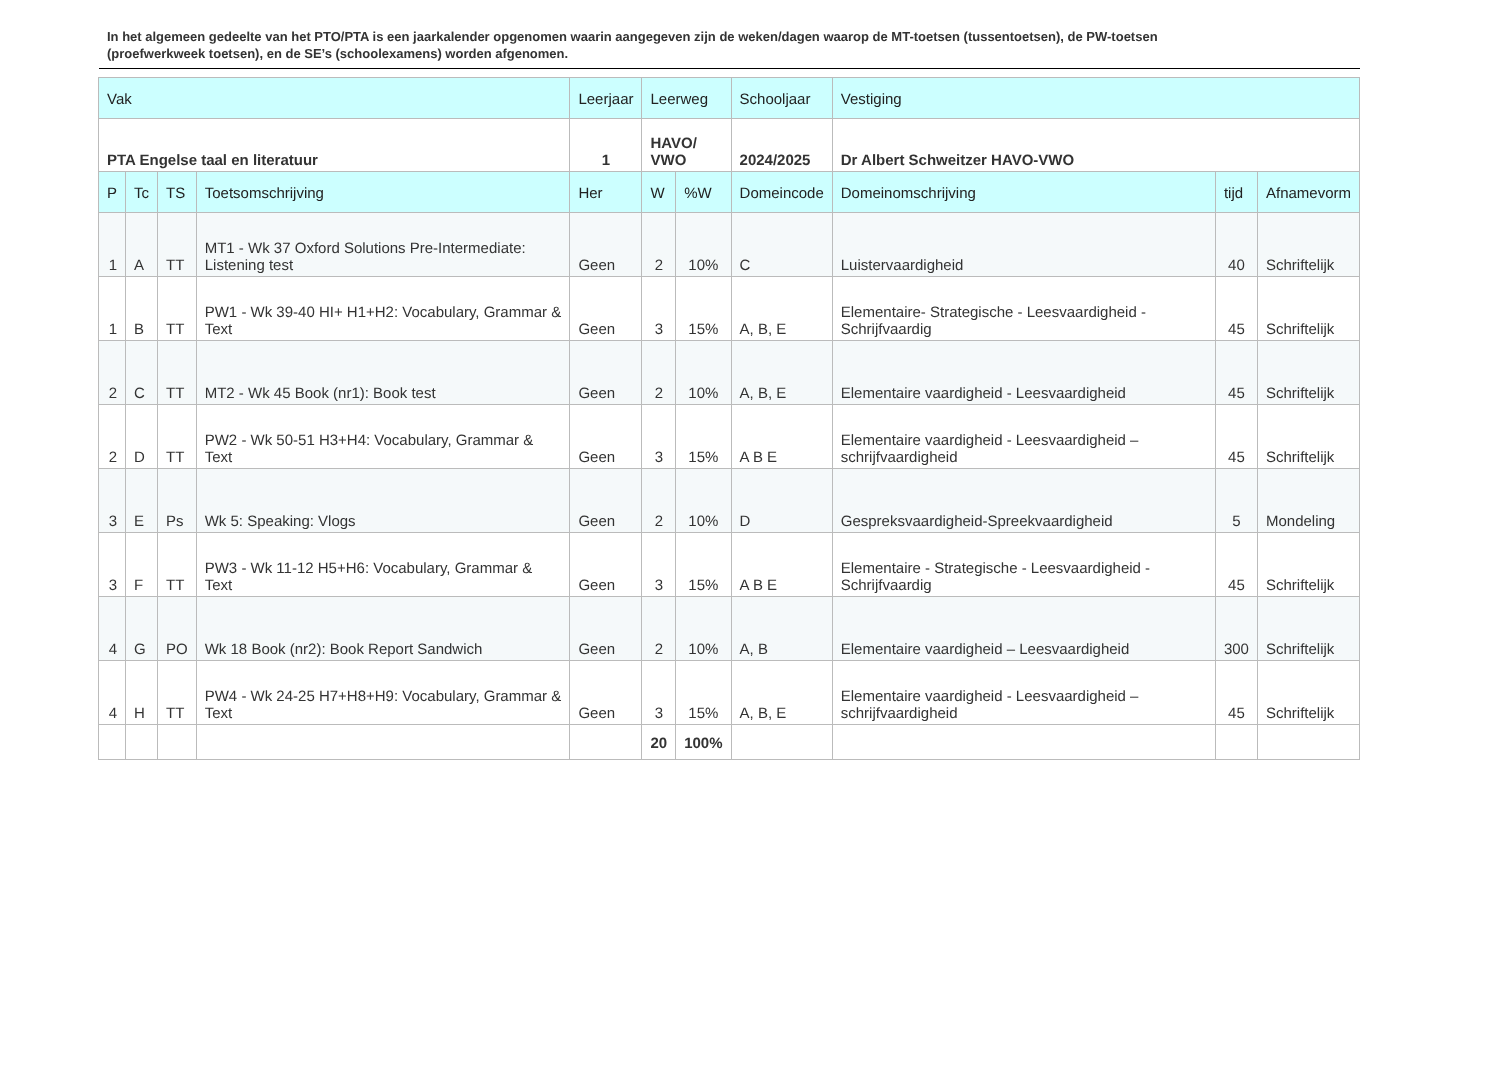In het algemeen gedeelte van het PTO/PTA is een jaarkalender opgenomen waarin aangegeven zijn de weken/dagen waarop de MT-toetsen (tussentoetsen), de PW-toetsen (proefwerkweek toetsen), en de SE’s (schoolexamens) worden afgenomen.
| Vak | | | | Leerjaar | Leerweg | | Schooljaar | Vestiging | | |
| --- | --- | --- | --- | --- | --- | --- | --- | --- | --- | --- |
| PTA Engelse taal en literatuur | | | | 1 | HAVO/ VWO | | 2024/2025 | Dr Albert Schweitzer HAVO-VWO | | |
| P | Tc | TS | Toetsomschrijving | Her | W | %W | Domeincode | Domeinomschrijving | tijd | Afnamevorm |
| 1 | A | TT | MT1 - Wk 37 Oxford Solutions Pre-Intermediate: Listening test | Geen | 2 | 10% | C | Luistervaardigheid | 40 | Schriftelijk |
| 1 | B | TT | PW1 - Wk 39-40 HI+ H1+H2: Vocabulary, Grammar & Text | Geen | 3 | 15% | A, B, E | Elementaire- Strategische - Leesvaardigheid - Schrijfvaardig | 45 | Schriftelijk |
| 2 | C | TT | MT2 - Wk 45 Book (nr1): Book test | Geen | 2 | 10% | A, B, E | Elementaire vaardigheid - Leesvaardigheid | 45 | Schriftelijk |
| 2 | D | TT | PW2 - Wk 50-51 H3+H4: Vocabulary, Grammar & Text | Geen | 3 | 15% | A B E | Elementaire vaardigheid - Leesvaardigheid – schrijfvaardigheid | 45 | Schriftelijk |
| 3 | E | Ps | Wk 5: Speaking: Vlogs | Geen | 2 | 10% | D | Gespreksvaardigheid-Spreekvaardigheid | 5 | Mondeling |
| 3 | F | TT | PW3 - Wk 11-12 H5+H6: Vocabulary, Grammar & Text | Geen | 3 | 15% | A B E | Elementaire - Strategische - Leesvaardigheid - Schrijfvaardig | 45 | Schriftelijk |
| 4 | G | PO | Wk 18 Book (nr2): Book Report Sandwich | Geen | 2 | 10% | A, B | Elementaire vaardigheid – Leesvaardigheid | 300 | Schriftelijk |
| 4 | H | TT | PW4 - Wk 24-25 H7+H8+H9: Vocabulary, Grammar & Text | Geen | 3 | 15% | A, B, E | Elementaire vaardigheid - Leesvaardigheid – schrijfvaardigheid | 45 | Schriftelijk |
| | | | | | 20 | 100% | | | | |